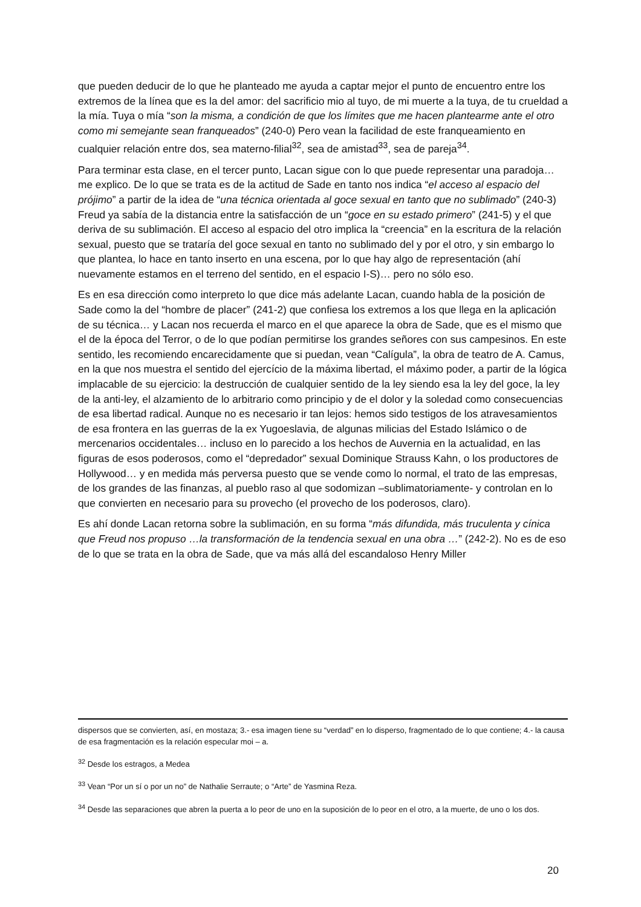que pueden deducir de lo que he planteado me ayuda a captar mejor el punto de encuentro entre los extremos de la línea que es la del amor: del sacrificio mio al tuyo, de mi muerte a la tuya, de tu crueldad a la mía. Tuya o mía “son la misma, a condición de que los límites que me hacen plantearme ante el otro como mi semejante sean franqueados” (240-0) Pero vean la facilidad de este franqueamiento en cualquier relación entre dos, sea materno-filial<sup>32</sup>, sea de amistad<sup>33</sup>, sea de pareja<sup>34</sup>.
Para terminar esta clase, en el tercer punto, Lacan sigue con lo que puede representar una paradoja… me explico. De lo que se trata es de la actitud de Sade en tanto nos indica “el acceso al espacio del prójimo” a partir de la idea de “una técnica orientada al goce sexual en tanto que no sublimado” (240-3) Freud ya sabía de la distancia entre la satisfacción de un “goce en su estado primero” (241-5) y el que deriva de su sublimación. El acceso al espacio del otro implica la “creencia” en la escritura de la relación sexual, puesto que se trataría del goce sexual en tanto no sublimado del y por el otro, y sin embargo lo que plantea, lo hace en tanto inserto en una escena, por lo que hay algo de representación (ahí nuevamente estamos en el terreno del sentido, en el espacio I-S)… pero no sólo eso.
Es en esa dirección como interpreto lo que dice más adelante Lacan, cuando habla de la posición de Sade como la del “hombre de placer” (241-2) que confiesa los extremos a los que llega en la aplicación de su técnica… y Lacan nos recuerda el marco en el que aparece la obra de Sade, que es el mismo que el de la época del Terror, o de lo que podían permitirse los grandes señores con sus campesinos. En este sentido, les recomiendo encarecidamente que si puedan, vean “Calígula”, la obra de teatro de A. Camus, en la que nos muestra el sentido del ejercício de la máxima libertad, el máximo poder, a partir de la lógica implacable de su ejercicio: la destrucción de cualquier sentido de la ley siendo esa la ley del goce, la ley de la anti-ley, el alzamiento de lo arbitrario como principio y de el dolor y la soledad como consecuencias de esa libertad radical. Aunque no es necesario ir tan lejos: hemos sido testigos de los atravesamientos de esa frontera en las guerras de la ex Yugoeslavia, de algunas milicias del Estado Islámico o de mercenarios occidentales… incluso en lo parecido a los hechos de Auvernia en la actualidad, en las figuras de esos poderosos, como el “depredador” sexual Dominique Strauss Kahn, o los productores de Hollywood… y en medida más perversa puesto que se vende como lo normal, el trato de las empresas, de los grandes de las finanzas, al pueblo raso al que sodomizan –sublimatoriamente- y controlan en lo que convierten en necesario para su provecho (el provecho de los poderosos, claro).
Es ahí donde Lacan retorna sobre la sublimación, en su forma “más difundida, más truculenta y cínica que Freud nos propuso …la transformación de la tendencia sexual en una obra …” (242-2). No es de eso de lo que se trata en la obra de Sade, que va más allá del escandaloso Henry Miller
dispersos que se convierten, así, en mostaza; 3.- esa imagen tiene su “verdad” en lo disperso, fragmentado de lo que contiene; 4.- la causa de esa fragmentación es la relación especular moi – a.
<sup>32</sup> Desde los estragos, a Medea
<sup>33</sup> Vean “Por un sí o por un no” de Nathalie Serraute; o “Arte” de Yasmina Reza.
<sup>34</sup> Desde las separaciones que abren la puerta a lo peor de uno en la suposición de lo peor en el otro, a la muerte, de uno o los dos.
20